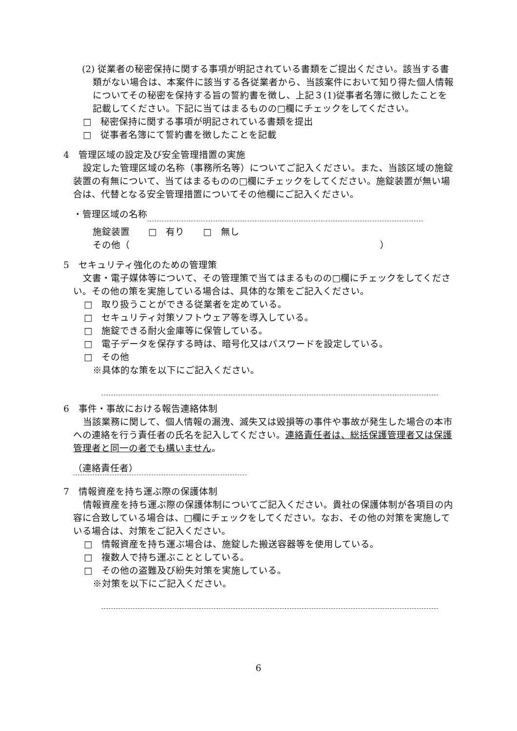(2) 従業者の秘密保持に関する事項が明記されている書類をご提出ください。該当する書類がない場合は、本案件に該当する各従業者から、当該案件において知り得た個人情報についてその秘密を保持する旨の誓約書を徴し、上記３(1)従事者名簿に徴したことを記載してください。下記に当てはまるものの□欄にチェックをしてください。
□　秘密保持に関する事項が明記されている書類を提出
□　従事者名簿にて誓約書を徴したことを記載
4　管理区域の設定及び安全管理措置の実施
設定した管理区域の名称（事務所名等）についてご記入ください。また、当該区域の施錠装置の有無について、当てはまるものの□欄にチェックをしてください。施錠装置が無い場合は、代替となる安全管理措置についてその他欄にご記入ください。
・管理区域の名称
施錠装置　　□　有り　　□　無し
その他（　　　　　　　　　　　　　　　　　　　　　　　　　　　）
5　セキュリティ強化のための管理策
文書・電子媒体等について、その管理策で当てはまるものの□欄にチェックをしてください。その他の策を実施している場合は、具体的な策をご記入ください。
□　取り扱うことができる従業者を定めている。
□　セキュリティ対策ソフトウェア等を導入している。
□　施錠できる耐火金庫等に保管している。
□　電子データを保存する時は、暗号化又はパスワードを設定している。
□　その他
※具体的な策を以下にご記入ください。
6　事件・事故における報告連絡体制
当該業務に関して、個人情報の漏洩、滅失又は毀損等の事件や事故が発生した場合の本市への連絡を行う責任者の氏名を記入してください。連絡責任者は、総括保護管理者又は保護管理者と同一の者でも構いません。
（連絡責任者）
7　情報資産を持ち運ぶ際の保護体制
情報資産を持ち運ぶ際の保護体制についてご記入ください。貴社の保護体制が各項目の内容に合致している場合は、□欄にチェックをしてください。なお、その他の対策を実施している場合は、対策をご記入ください。
□　情報資産を持ち運ぶ場合は、施錠した搬送容器等を使用している。
□　複数人で持ち運ぶこととしている。
□　その他の盗難及び紛失対策を実施している。
※対策を以下にご記入ください。
6